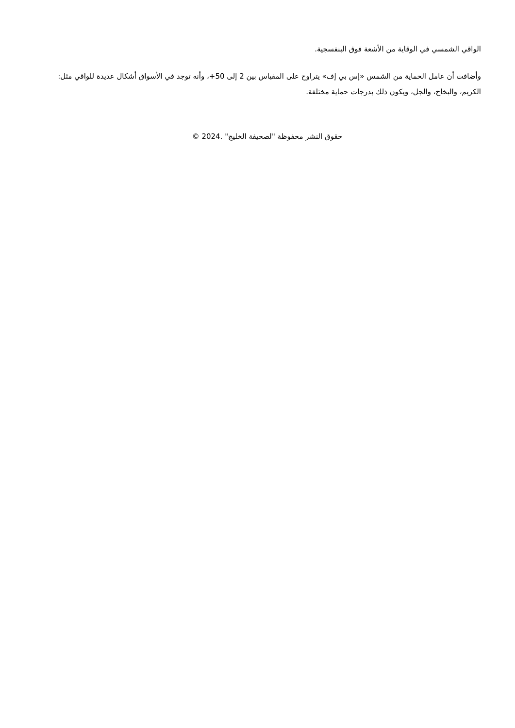الواقي الشمسي في الوقاية من الأشعة فوق البنفسجية.
وأضافت أن عامل الحماية من الشمس «إس بي إف» يتراوح على المقياس بين 2 إلى 50+، وأنه توجد في الأسواق أشكال عديدة للواقي مثل: الكريم، والبخاخ، والجل، ويكون ذلك بدرجات حماية مختلفة.
حقوق النشر محفوظة "لصحيفة الخليج" .2024 ©